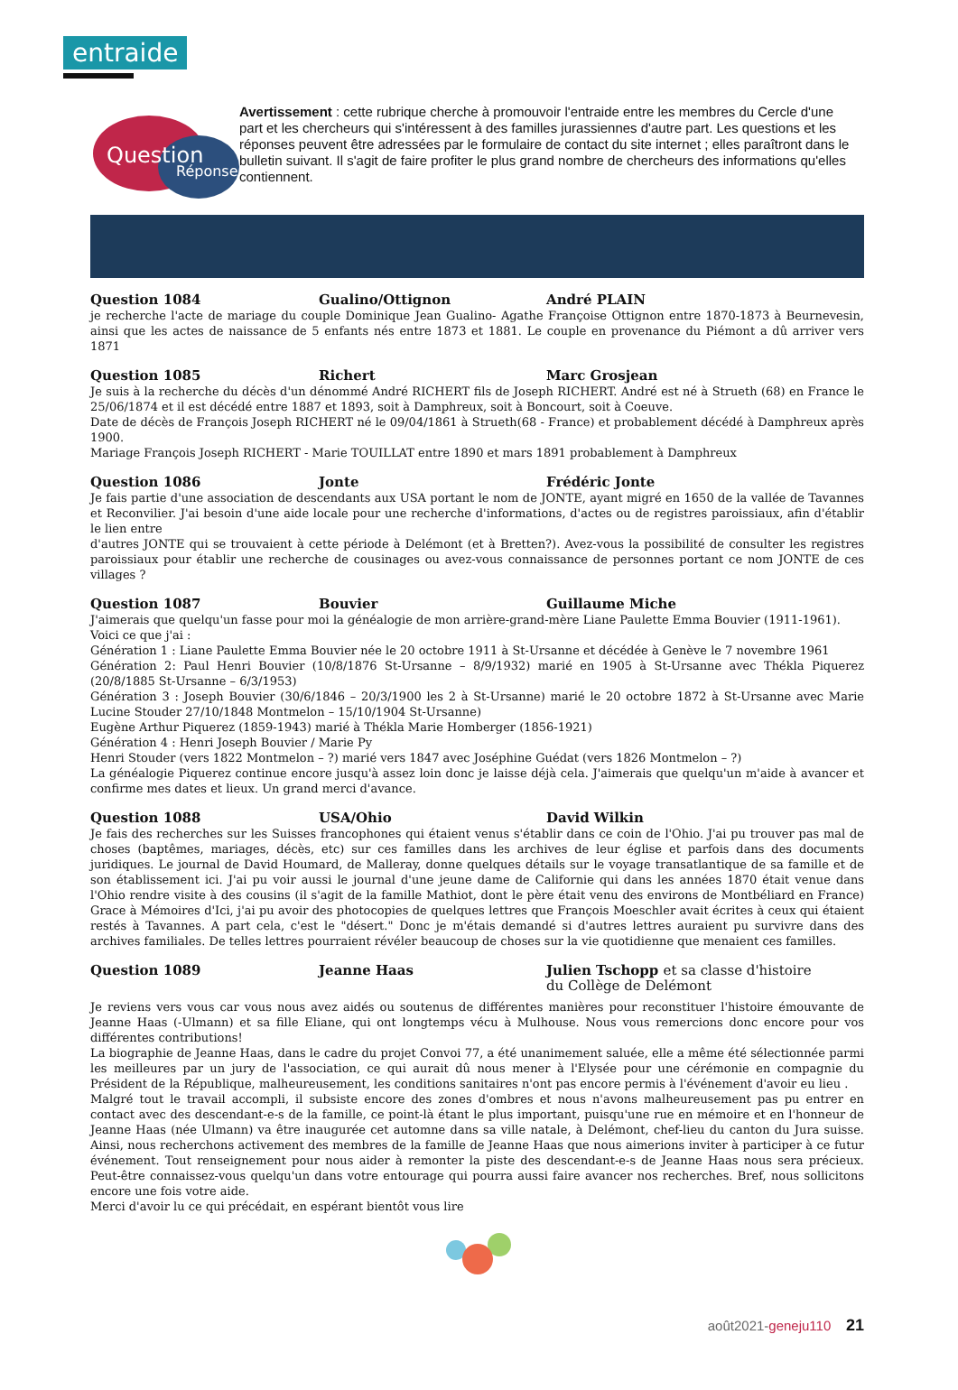entraide
Question
Réponse
Avertissement : cette rubrique cherche à promouvoir l'entraide entre les membres du Cercle d'une part et les chercheurs qui s'intéressent à des familles jurassiennes d'autre part. Les questions et les réponses peuvent être adressées par le formulaire de contact du site internet ; elles paraîtront dans le bulletin suivant. Il s'agit de faire profiter le plus grand nombre de chercheurs des informations qu'elles contiennent.
Question 1084 Gualino/Ottignon André PLAIN
je recherche l'acte de mariage du couple Dominique Jean Gualino- Agathe Françoise Ottignon entre 1870-1873 à Beurnevesin, ainsi que les actes de naissance de 5 enfants nés entre 1873 et 1881. Le couple en provenance du Piémont a dû arriver vers 1871
Question 1085 Richert Marc Grosjean
Je suis à la recherche du décès d'un dénommé André RICHERT fils de Joseph RICHERT. André est né à Strueth (68) en France le 25/06/1874 et il est décédé entre 1887 et 1893, soit à Damphreux, soit à Boncourt, soit à Coeuve.
Date de décès de François Joseph RICHERT né le 09/04/1861 à Strueth(68 - France) et probablement décédé à Damphreux après 1900.
Mariage François Joseph RICHERT - Marie TOUILLAT entre 1890 et mars 1891 probablement à Damphreux
Question 1086 Jonte Frédéric Jonte
Je fais partie d'une association de descendants aux USA portant le nom de JONTE, ayant migré en 1650 de la vallée de Tavannes et Reconvilier. J'ai besoin d'une aide locale pour une recherche d'informations, d'actes ou de registres paroissiaux, afin d'établir le lien entre
d'autres JONTE qui se trouvaient à cette période à Delémont (et à Bretten?). Avez-vous la possibilité de consulter les registres paroissiaux pour établir une recherche de cousinages ou avez-vous connaissance de personnes portant ce nom JONTE de ces villages ?
Question 1087 Bouvier Guillaume Miche
J'aimerais que quelqu'un fasse pour moi la généalogie de mon arrière-grand-mère Liane Paulette Emma Bouvier (1911-1961).
Voici ce que j'ai :
Génération 1 : Liane Paulette Emma Bouvier née le 20 octobre 1911 à St-Ursanne et décédée à Genève le 7 novembre 1961
Génération 2: Paul Henri Bouvier (10/8/1876 St-Ursanne – 8/9/1932) marié en 1905 à St-Ursanne avec Thékla Piquerez (20/8/1885 St-Ursanne – 6/3/1953)
Génération 3 : Joseph Bouvier (30/6/1846 – 20/3/1900 les 2 à St-Ursanne) marié le 20 octobre 1872 à St-Ursanne avec Marie Lucine Stouder 27/10/1848 Montmelon – 15/10/1904 St-Ursanne)
Eugène Arthur Piquerez (1859-1943) marié à Thékla Marie Homberger (1856-1921)
Génération 4 : Henri Joseph Bouvier / Marie Py
Henri Stouder (vers 1822 Montmelon – ?) marié vers 1847 avec Joséphine Guédat (vers 1826 Montmelon – ?)
La généalogie Piquerez continue encore jusqu'à assez loin donc je laisse déjà cela. J'aimerais que quelqu'un m'aide à avancer et confirme mes dates et lieux. Un grand merci d'avance.
Question 1088 USA/Ohio David Wilkin
Je fais des recherches sur les Suisses francophones qui étaient venus s'établir dans ce coin de l'Ohio. J'ai pu trouver pas mal de choses (baptêmes, mariages, décès, etc) sur ces familles dans les archives de leur église et parfois dans des documents juridiques. Le journal de David Houmard, de Malleray, donne quelques détails sur le voyage transatlantique de sa famille et de son établissement ici. J'ai pu voir aussi le journal d'une jeune dame de Californie qui dans les années 1870 était venue dans l'Ohio rendre visite à des cousins (il s'agit de la famille Mathiot, dont le père était venu des environs de Montbéliard en France) Grace à Mémoires d'Ici, j'ai pu avoir des photocopies de quelques lettres que François Moeschler avait écrites à ceux qui étaient restés à Tavannes. A part cela, c'est le "désert." Donc je m'étais demandé si d'autres lettres auraient pu survivre dans des archives familiales. De telles lettres pourraient révéler beaucoup de choses sur la vie quotidienne que menaient ces familles.
Question 1089 Jeanne Haas Julien Tschopp et sa classe d'histoire
du Collège de Delémont
Je reviens vers vous car vous nous avez aidés ou soutenus de différentes manières pour reconstituer l'histoire émouvante de Jeanne Haas (-Ulmann) et sa fille Eliane, qui ont longtemps vécu à Mulhouse. Nous vous remercions donc encore pour vos différentes contributions!
La biographie de Jeanne Haas, dans le cadre du projet Convoi 77, a été unanimement saluée, elle a même été sélectionnée parmi les meilleures par un jury de l'association, ce qui aurait dû nous mener à l'Elysée pour une cérémonie en compagnie du Président de la République, malheureusement, les conditions sanitaires n'ont pas encore permis à l'événement d'avoir eu lieu .
Malgré tout le travail accompli, il subsiste encore des zones d'ombres et nous n'avons malheureusement pas pu entrer en contact avec des descendant-e-s de la famille, ce point-là étant le plus important, puisqu'une rue en mémoire et en l'honneur de Jeanne Haas (née Ulmann) va être inaugurée cet automne dans sa ville natale, à Delémont, chef-lieu du canton du Jura suisse. Ainsi, nous recherchons activement des membres de la famille de Jeanne Haas que nous aimerions inviter à participer à ce futur événement. Tout renseignement pour nous aider à remonter la piste des descendant-e-s de Jeanne Haas nous sera précieux. Peut-être connaissez-vous quelqu'un dans votre entourage qui pourra aussi faire avancer nos recherches. Bref, nous sollicitons encore une fois votre aide.
Merci d'avoir lu ce qui précédait, en espérant bientôt vous lire
août2021-geneju110 21